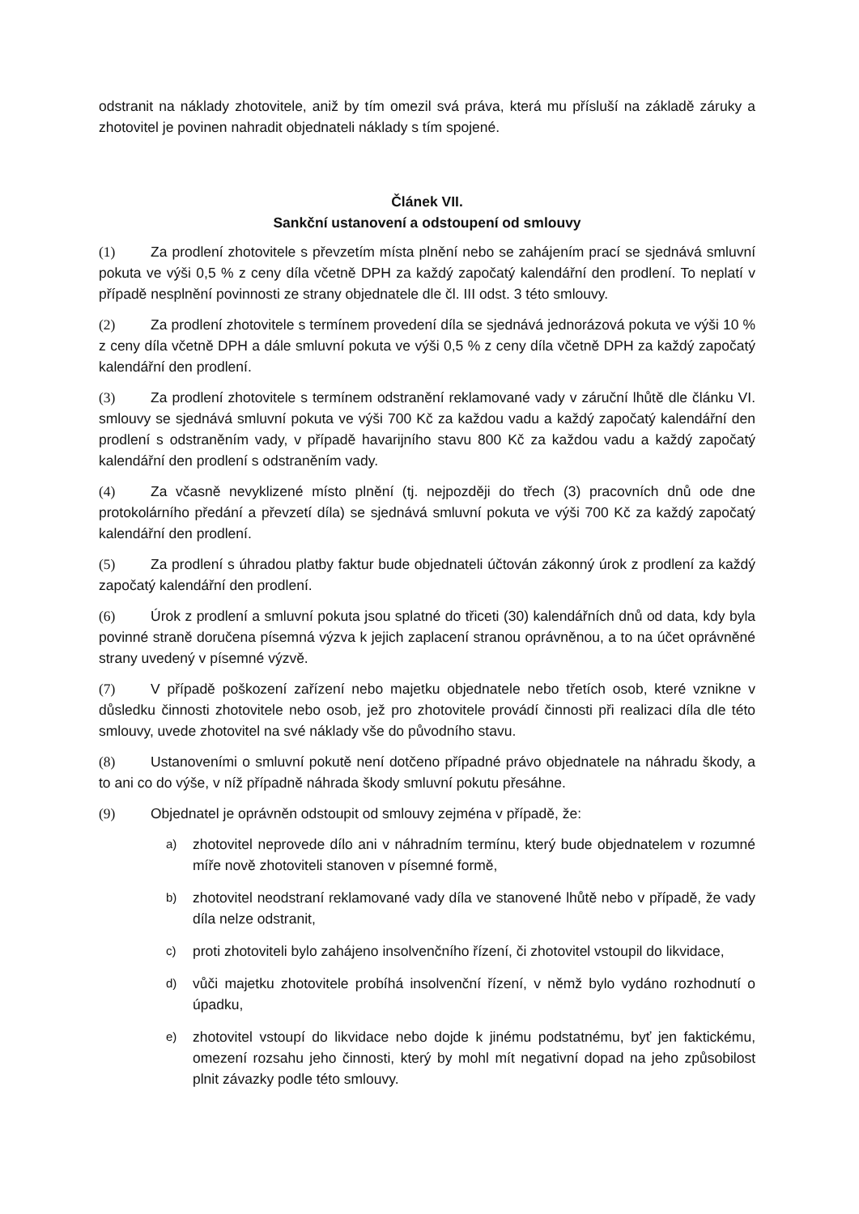odstranit na náklady zhotovitele, aniž by tím omezil svá práva, která mu přísluší na základě záruky a zhotovitel je povinen nahradit objednateli náklady s tím spojené.
Článek VII.
Sankční ustanovení a odstoupení od smlouvy
(1) Za prodlení zhotovitele s převzetím místa plnění nebo se zahájením prací se sjednává smluvní pokuta ve výši 0,5 % z ceny díla včetně DPH za každý započatý kalendářní den prodlení. To neplatí v případě nesplnění povinnosti ze strany objednatele dle čl. III odst. 3 této smlouvy.
(2) Za prodlení zhotovitele s termínem provedení díla se sjednává jednorázová pokuta ve výši 10 % z ceny díla včetně DPH a dále smluvní pokuta ve výši 0,5 % z ceny díla včetně DPH za každý započatý kalendářní den prodlení.
(3) Za prodlení zhotovitele s termínem odstranění reklamované vady v záruční lhůtě dle článku VI. smlouvy se sjednává smluvní pokuta ve výši 700 Kč za každou vadu a každý započatý kalendářní den prodlení s odstraněním vady, v případě havarijního stavu 800 Kč za každou vadu a každý započatý kalendářní den prodlení s odstraněním vady.
(4) Za včasně nevyklizené místo plnění (tj. nejpozději do třech (3) pracovních dnů ode dne protokolárního předání a převzetí díla) se sjednává smluvní pokuta ve výši 700 Kč za každý započatý kalendářní den prodlení.
(5) Za prodlení s úhradou platby faktur bude objednateli účtován zákonný úrok z prodlení za každý započatý kalendářní den prodlení.
(6) Úrok z prodlení a smluvní pokuta jsou splatné do třiceti (30) kalendářních dnů od data, kdy byla povinné straně doručena písemná výzva k jejich zaplacení stranou oprávněnou, a to na účet oprávněné strany uvedený v písemné výzvě.
(7) V případě poškození zařízení nebo majetku objednatele nebo třetích osob, které vznikne v důsledku činnosti zhotovitele nebo osob, jež pro zhotovitele provádí činnosti při realizaci díla dle této smlouvy, uvede zhotovitel na své náklady vše do původního stavu.
(8) Ustanoveními o smluvní pokutě není dotčeno případné právo objednatele na náhradu škody, a to ani co do výše, v níž případně náhrada škody smluvní pokutu přesáhne.
(9) Objednatel je oprávněn odstoupit od smlouvy zejména v případě, že:
a)
zhotovitel neprovede dílo ani v náhradním termínu, který bude objednatelem v rozumné míře nově zhotoviteli stanoven v písemné formě,
b)
zhotovitel neodstraní reklamované vady díla ve stanovené lhůtě nebo v případě, že vady díla nelze odstranit,
c)
proti zhotoviteli bylo zahájeno insolvenčního řízení, či zhotovitel vstoupil do likvidace,
d)
vůči majetku zhotovitele probíhá insolvenční řízení, v němž bylo vydáno rozhodnutí o úpadku,
e)
zhotovitel vstoupí do likvidace nebo dojde k jinému podstatnému, byť jen faktickému, omezení rozsahu jeho činnosti, který by mohl mít negativní dopad na jeho způsobilost plnit závazky podle této smlouvy.